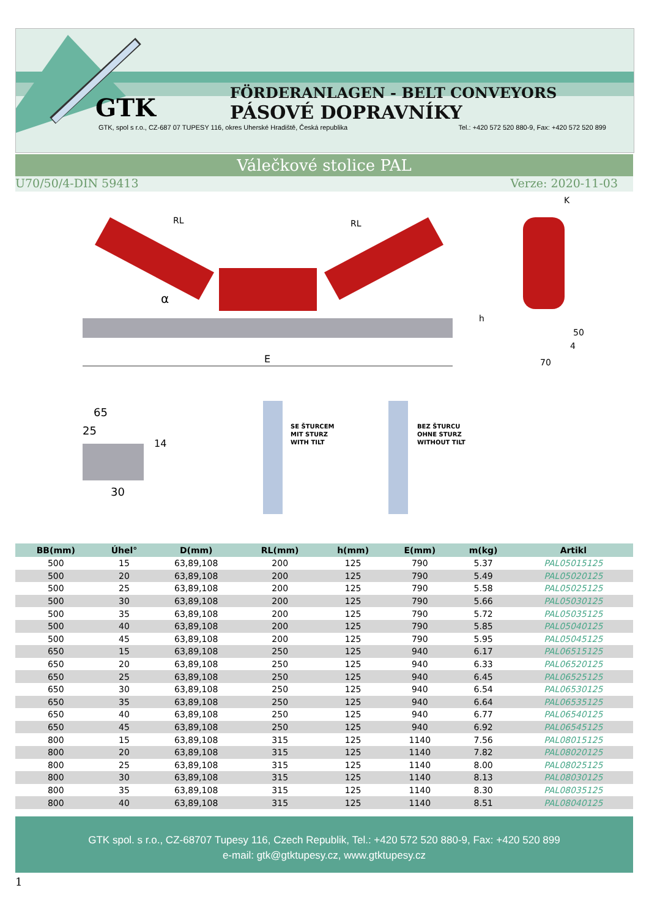FÖRDERANLAGEN - BELT CONVEYORS
PÁSOVÉ DOPRAVNÍKY
GTK
GTK, spol s r.o., CZ-687 07 TUPESY 116, okres Uherské Hradiště, Česká republika Tel.: +420 572 520 880-9, Fax: +420 572 520 899
Válečkové stolice PAL
U70/50/4-DIN 59413 Verze: 2020-11-03
E
h
α
RL
RL
K
50
4
70
65
25
14
30
SE ŠTURCEM
MIT STURZ
WITH TILT
BEZ ŠTURCU
OHNE STURZ
WITHOUT TILT
| BB(mm) | Úhel° | D(mm) | RL(mm) | h(mm) | E(mm) | m(kg) | Artikl |
| --- | --- | --- | --- | --- | --- | --- | --- |
| 500 | 15 | 63,89,108 | 200 | 125 | 790 | 5.37 | PAL05015125 |
| 500 | 20 | 63,89,108 | 200 | 125 | 790 | 5.49 | PAL05020125 |
| 500 | 25 | 63,89,108 | 200 | 125 | 790 | 5.58 | PAL05025125 |
| 500 | 30 | 63,89,108 | 200 | 125 | 790 | 5.66 | PAL05030125 |
| 500 | 35 | 63,89,108 | 200 | 125 | 790 | 5.72 | PAL05035125 |
| 500 | 40 | 63,89,108 | 200 | 125 | 790 | 5.85 | PAL05040125 |
| 500 | 45 | 63,89,108 | 200 | 125 | 790 | 5.95 | PAL05045125 |
| 650 | 15 | 63,89,108 | 250 | 125 | 940 | 6.17 | PAL06515125 |
| 650 | 20 | 63,89,108 | 250 | 125 | 940 | 6.33 | PAL06520125 |
| 650 | 25 | 63,89,108 | 250 | 125 | 940 | 6.45 | PAL06525125 |
| 650 | 30 | 63,89,108 | 250 | 125 | 940 | 6.54 | PAL06530125 |
| 650 | 35 | 63,89,108 | 250 | 125 | 940 | 6.64 | PAL06535125 |
| 650 | 40 | 63,89,108 | 250 | 125 | 940 | 6.77 | PAL06540125 |
| 650 | 45 | 63,89,108 | 250 | 125 | 940 | 6.92 | PAL06545125 |
| 800 | 15 | 63,89,108 | 315 | 125 | 1140 | 7.56 | PAL08015125 |
| 800 | 20 | 63,89,108 | 315 | 125 | 1140 | 7.82 | PAL08020125 |
| 800 | 25 | 63,89,108 | 315 | 125 | 1140 | 8.00 | PAL08025125 |
| 800 | 30 | 63,89,108 | 315 | 125 | 1140 | 8.13 | PAL08030125 |
| 800 | 35 | 63,89,108 | 315 | 125 | 1140 | 8.30 | PAL08035125 |
| 800 | 40 | 63,89,108 | 315 | 125 | 1140 | 8.51 | PAL08040125 |
GTK spol. s r.o., CZ-68707 Tupesy 116, Czech Republik, Tel.: +420 572 520 880-9, Fax: +420 520 899
e-mail: gtk@gtktupesy.cz, www.gtktupesy.cz
1